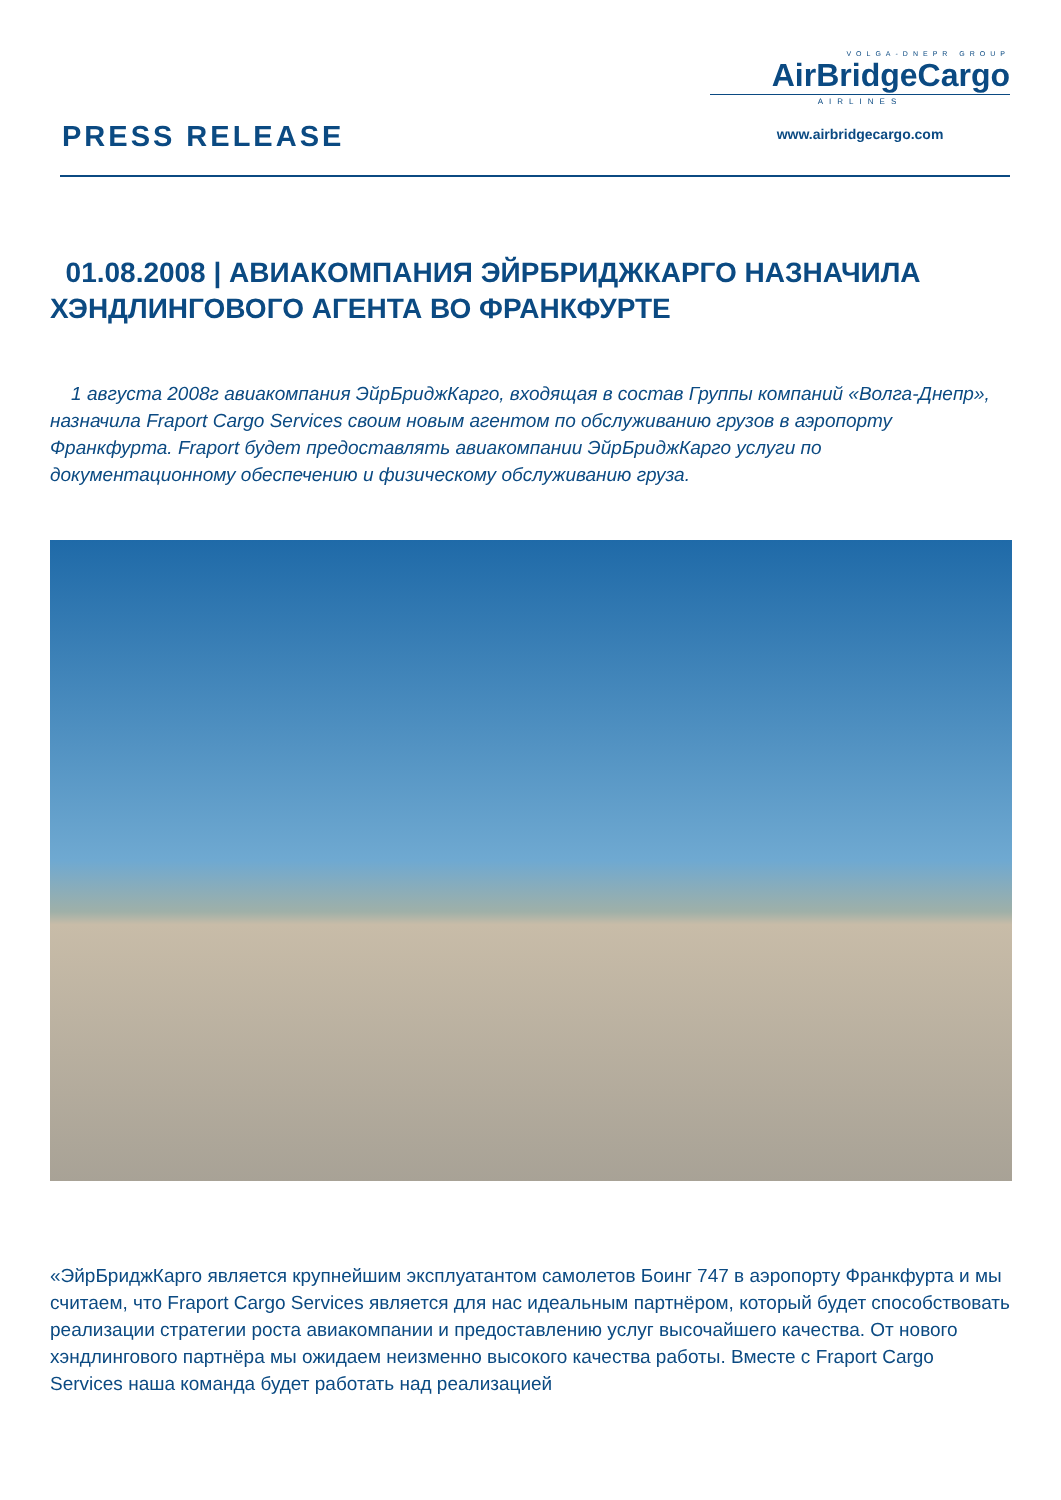PRESS RELEASE
VOLGA-DNEPR GROUP
AirBridgeCargo
AIRLINES
www.airbridgecargo.com
01.08.2008 | АВИАКОМПАНИЯ ЭЙРБРИДЖКАРГО НАЗНАЧИЛА ХЭНДЛИНГОВОГО АГЕНТА ВО ФРАНКФУРТЕ
1 августа 2008г авиакомпания ЭйрБриджКарго, входящая в состав Группы компаний «Волга-Днепр», назначила Fraport Cargo Services своим новым агентом по обслуживанию грузов в аэропорту Франкфурта. Fraport будет предоставлять авиакомпании ЭйрБриджКарго услуги по документационному обеспечению и физическому обслуживанию груза.
«ЭйрБриджКарго является крупнейшим эксплуатантом самолетов Боинг 747 в аэропорту Франкфурта и мы считаем, что Fraport Cargo Services является для нас идеальным партнёром, который будет способствовать реализации стратегии роста авиакомпании и предоставлению услуг высочайшего качества. От нового хэндлингового партнёра мы ожидаем неизменно высокого качества работы. Вместе с Fraport Cargo Services наша команда будет работать над реализацией